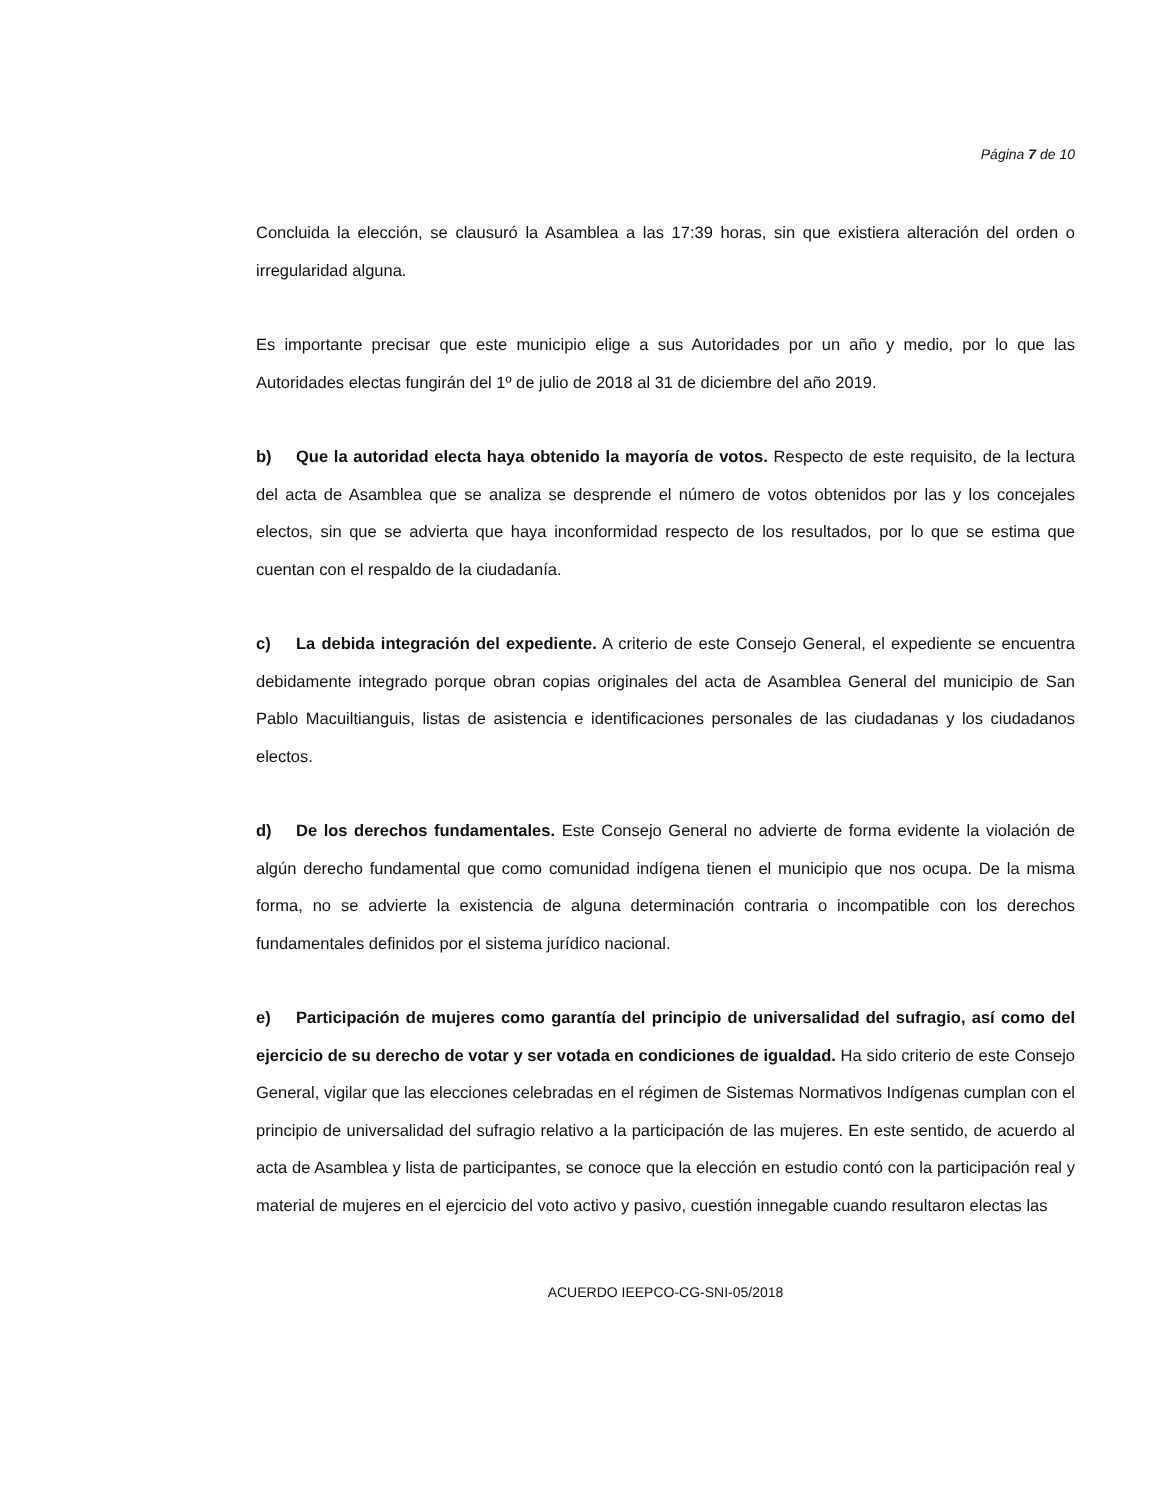Página 7 de 10
Concluida la elección, se clausuró la Asamblea a las 17:39 horas, sin que existiera alteración del orden o irregularidad alguna.
Es importante precisar que este municipio elige a sus Autoridades por un año y medio, por lo que las Autoridades electas fungirán del 1º de julio de 2018 al 31 de diciembre del año 2019.
b) Que la autoridad electa haya obtenido la mayoría de votos. Respecto de este requisito, de la lectura del acta de Asamblea que se analiza se desprende el número de votos obtenidos por las y los concejales electos, sin que se advierta que haya inconformidad respecto de los resultados, por lo que se estima que cuentan con el respaldo de la ciudadanía.
c) La debida integración del expediente. A criterio de este Consejo General, el expediente se encuentra debidamente integrado porque obran copias originales del acta de Asamblea General del municipio de San Pablo Macuiltianguis, listas de asistencia e identificaciones personales de las ciudadanas y los ciudadanos electos.
d) De los derechos fundamentales. Este Consejo General no advierte de forma evidente la violación de algún derecho fundamental que como comunidad indígena tienen el municipio que nos ocupa. De la misma forma, no se advierte la existencia de alguna determinación contraria o incompatible con los derechos fundamentales definidos por el sistema jurídico nacional.
e) Participación de mujeres como garantía del principio de universalidad del sufragio, así como del ejercicio de su derecho de votar y ser votada en condiciones de igualdad. Ha sido criterio de este Consejo General, vigilar que las elecciones celebradas en el régimen de Sistemas Normativos Indígenas cumplan con el principio de universalidad del sufragio relativo a la participación de las mujeres. En este sentido, de acuerdo al acta de Asamblea y lista de participantes, se conoce que la elección en estudio contó con la participación real y material de mujeres en el ejercicio del voto activo y pasivo, cuestión innegable cuando resultaron electas las
ACUERDO IEEPCO-CG-SNI-05/2018